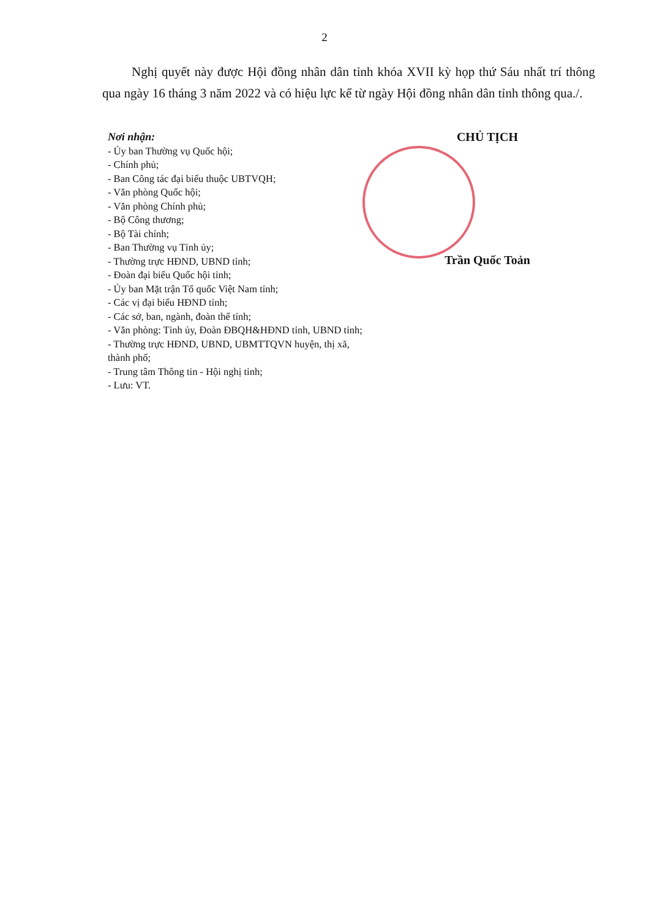2
Nghị quyết này được Hội đồng nhân dân tỉnh khóa XVII kỳ họp thứ Sáu nhất trí thông qua ngày 16 tháng 3 năm 2022 và có hiệu lực kể từ ngày Hội đồng nhân dân tỉnh thông qua./.
Nơi nhận:
- Ủy ban Thường vụ Quốc hội;
- Chính phủ;
- Ban Công tác đại biểu thuộc UBTVQH;
- Văn phòng Quốc hội;
- Văn phòng Chính phủ;
- Bộ Công thương;
- Bộ Tài chính;
- Ban Thường vụ Tỉnh ủy;
- Thường trực HĐND, UBND tỉnh;
- Đoàn đại biểu Quốc hội tỉnh;
- Ủy ban Mặt trận Tổ quốc Việt Nam tỉnh;
- Các vị đại biểu HĐND tỉnh;
- Các sở, ban, ngành, đoàn thể tỉnh;
- Văn phòng: Tỉnh ủy, Đoàn ĐBQH&HĐND tỉnh, UBND tỉnh;
- Thường trực HĐND, UBND, UBMTTQVN huyện, thị xã, thành phố;
- Trung tâm Thông tin - Hội nghị tỉnh;
- Lưu: VT.
CHỦ TỊCH
Trần Quốc Toản